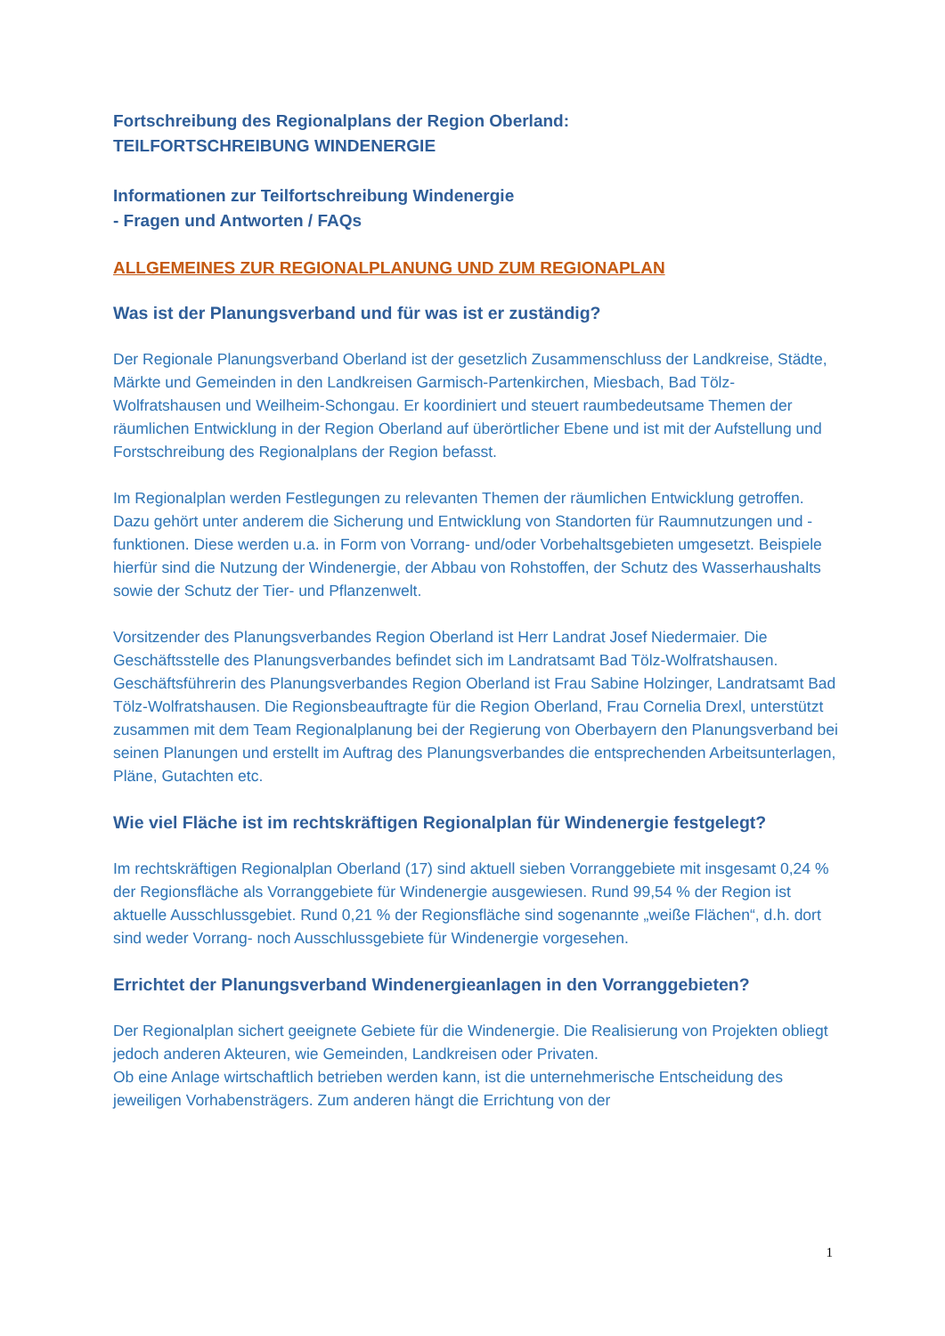Fortschreibung des Regionalplans der Region Oberland:
TEILFORTSCHREIBUNG WINDENERGIE
Informationen zur Teilfortschreibung Windenergie
- Fragen und Antworten / FAQs
ALLGEMEINES ZUR REGIONALPLANUNG UND ZUM REGIONAPLAN
Was ist der Planungsverband und für was ist er zuständig?
Der Regionale Planungsverband Oberland ist der gesetzlich Zusammenschluss der Landkreise, Städte, Märkte und Gemeinden in den Landkreisen Garmisch-Partenkirchen, Miesbach, Bad Tölz-Wolfratshausen und Weilheim-Schongau. Er koordiniert und steuert raumbedeutsame Themen der räumlichen Entwicklung in der Region Oberland auf überörtlicher Ebene und ist mit der Aufstellung und Forstschreibung des Regionalplans der Region befasst.
Im Regionalplan werden Festlegungen zu relevanten Themen der räumlichen Entwicklung getroffen. Dazu gehört unter anderem die Sicherung und Entwicklung von Standorten für Raumnutzungen und -funktionen. Diese werden u.a. in Form von Vorrang- und/oder Vorbehaltsgebieten umgesetzt. Beispiele hierfür sind die Nutzung der Windenergie, der Abbau von Rohstoffen, der Schutz des Wasserhaushalts sowie der Schutz der Tier- und Pflanzenwelt.
Vorsitzender des Planungsverbandes Region Oberland ist Herr Landrat Josef Niedermaier. Die Geschäftsstelle des Planungsverbandes befindet sich im Landratsamt Bad Tölz-Wolfratshausen. Geschäftsführerin des Planungsverbandes Region Oberland ist Frau Sabine Holzinger, Landratsamt Bad Tölz-Wolfratshausen. Die Regionsbeauftragte für die Region Oberland, Frau Cornelia Drexl, unterstützt zusammen mit dem Team Regionalplanung bei der Regierung von Oberbayern den Planungsverband bei seinen Planungen und erstellt im Auftrag des Planungsverbandes die entsprechenden Arbeitsunterlagen, Pläne, Gutachten etc.
Wie viel Fläche ist im rechtskräftigen Regionalplan für Windenergie festgelegt?
Im rechtskräftigen Regionalplan Oberland (17) sind aktuell sieben Vorranggebiete mit insgesamt 0,24 % der Regionsfläche als Vorranggebiete für Windenergie ausgewiesen. Rund 99,54 % der Region ist aktuelle Ausschlussgebiet. Rund 0,21 % der Regionsfläche sind sogenannte „weiße Flächen“, d.h. dort sind weder Vorrang- noch Ausschlussgebiete für Windenergie vorgesehen.
Errichtet der Planungsverband Windenergieanlagen in den Vorranggebieten?
Der Regionalplan sichert geeignete Gebiete für die Windenergie. Die Realisierung von Projekten obliegt jedoch anderen Akteuren, wie Gemeinden, Landkreisen oder Privaten.
Ob eine Anlage wirtschaftlich betrieben werden kann, ist die unternehmerische Entscheidung des jeweiligen Vorhabensträgers. Zum anderen hängt die Errichtung von der
1